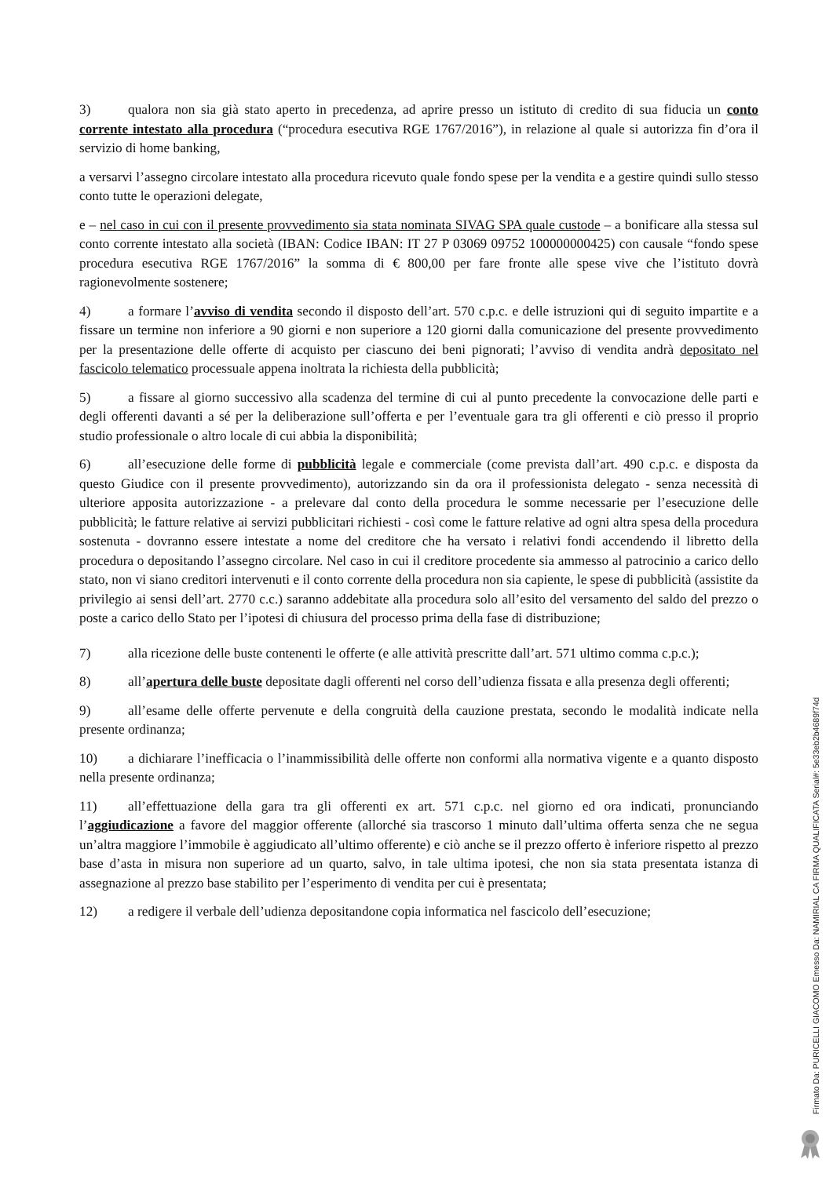3) qualora non sia già stato aperto in precedenza, ad aprire presso un istituto di credito di sua fiducia un conto corrente intestato alla procedura (“procedura esecutiva RGE 1767/2016”), in relazione al quale si autorizza fin d’ora il servizio di home banking,
a versarvi l’assegno circolare intestato alla procedura ricevuto quale fondo spese per la vendita e a gestire quindi sullo stesso conto tutte le operazioni delegate,
e – nel caso in cui con il presente provvedimento sia stata nominata SIVAG SPA quale custode – a bonificare alla stessa sul conto corrente intestato alla società (IBAN: Codice IBAN: IT 27 P 03069 09752 100000000425) con causale “fondo spese procedura esecutiva RGE 1767/2016” la somma di € 800,00 per fare fronte alle spese vive che l’istituto dovrà ragionevolmente sostenere;
4) a formare l’avviso di vendita secondo il disposto dell’art. 570 c.p.c. e delle istruzioni qui di seguito impartite e a fissare un termine non inferiore a 90 giorni e non superiore a 120 giorni dalla comunicazione del presente provvedimento per la presentazione delle offerte di acquisto per ciascuno dei beni pignorati; l’avviso di vendita andrà depositato nel fascicolo telematico processuale appena inoltrata la richiesta della pubblicità;
5) a fissare al giorno successivo alla scadenza del termine di cui al punto precedente la convocazione delle parti e degli offerenti davanti a sé per la deliberazione sull’offerta e per l’eventuale gara tra gli offerenti e ciò presso il proprio studio professionale o altro locale di cui abbia la disponibilità;
6) all’esecuzione delle forme di pubblicità legale e commerciale (come prevista dall’art. 490 c.p.c. e disposta da questo Giudice con il presente provvedimento), autorizzando sin da ora il professionista delegato - senza necessità di ulteriore apposita autorizzazione - a prelevare dal conto della procedura le somme necessarie per l’esecuzione delle pubblicità; le fatture relative ai servizi pubblicitari richiesti - così come le fatture relative ad ogni altra spesa della procedura sostenuta - dovranno essere intestate a nome del creditore che ha versato i relativi fondi accendendo il libretto della procedura o depositando l’assegno circolare. Nel caso in cui il creditore procedente sia ammesso al patrocinio a carico dello stato, non vi siano creditori intervenuti e il conto corrente della procedura non sia capiente, le spese di pubblicità (assistite da privilegio ai sensi dell’art. 2770 c.c.) saranno addebitate alla procedura solo all’esito del versamento del saldo del prezzo o poste a carico dello Stato per l’ipotesi di chiusura del processo prima della fase di distribuzione;
7) alla ricezione delle buste contenenti le offerte (e alle attività prescritte dall’art. 571 ultimo comma c.p.c.);
8) all’apertura delle buste depositate dagli offerenti nel corso dell’udienza fissata e alla presenza degli offerenti;
9) all’esame delle offerte pervenute e della congruità della cauzione prestata, secondo le modalità indicate nella presente ordinanza;
10) a dichiarare l’inefficacia o l’inammissibilità delle offerte non conformi alla normativa vigente e a quanto disposto nella presente ordinanza;
11) all’effettuazione della gara tra gli offerenti ex art. 571 c.p.c. nel giorno ed ora indicati, pronunciando l’aggiudicazione a favore del maggior offerente (allorché sia trascorso 1 minuto dall’ultima offerta senza che ne segua un’altra maggiore l’immobile è aggiudicato all’ultimo offerente) e ciò anche se il prezzo offerto è inferiore rispetto al prezzo base d’asta in misura non superiore ad un quarto, salvo, in tale ultima ipotesi, che non sia stata presentata istanza di assegnazione al prezzo base stabilito per l’esperimento di vendita per cui è presentata;
12) a redigere il verbale dell’udienza depositandone copia informatica nel fascicolo dell’esecuzione;
Firmato Da: PURICELLI GIACOMO Emesso Da: NAMIRIAL CA FIRMA QUALIFICATA Serial#: 5e33eb2b4689f74d